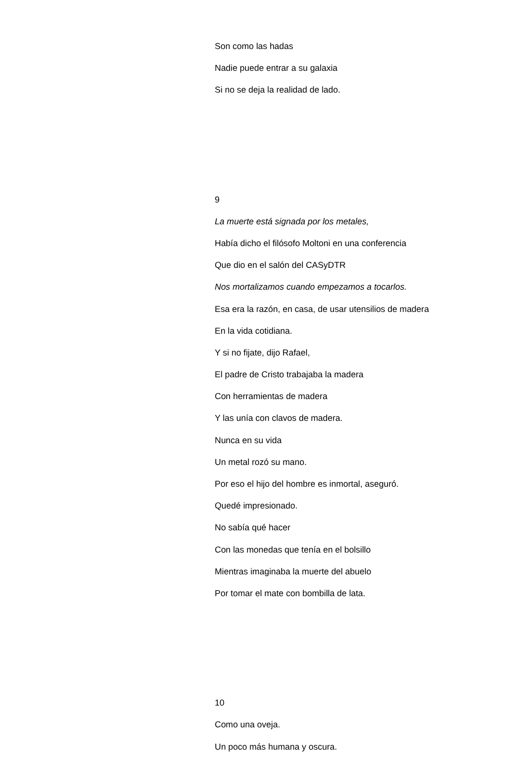Son como las hadas
Nadie puede entrar a su galaxia
Si no se deja la realidad de lado.
9
La muerte está signada por los metales,
Había dicho el filósofo Moltoni en una conferencia
Que dio en el salón del CASyDTR
Nos mortalizamos cuando empezamos a tocarlos.
Esa era la razón, en casa, de usar utensilios de madera
En la vida cotidiana.
Y si no fijate, dijo Rafael,
El padre de Cristo trabajaba la madera
Con herramientas de madera
Y las unía con clavos de madera.
Nunca en su vida
Un metal rozó su mano.
Por eso el hijo del hombre es inmortal, aseguró.
Quedé impresionado.
No sabía qué hacer
Con las monedas que tenía en el bolsillo
Mientras imaginaba la muerte del abuelo
Por tomar el mate con bombilla de lata.
10
Como una oveja.
Un poco más humana y oscura.